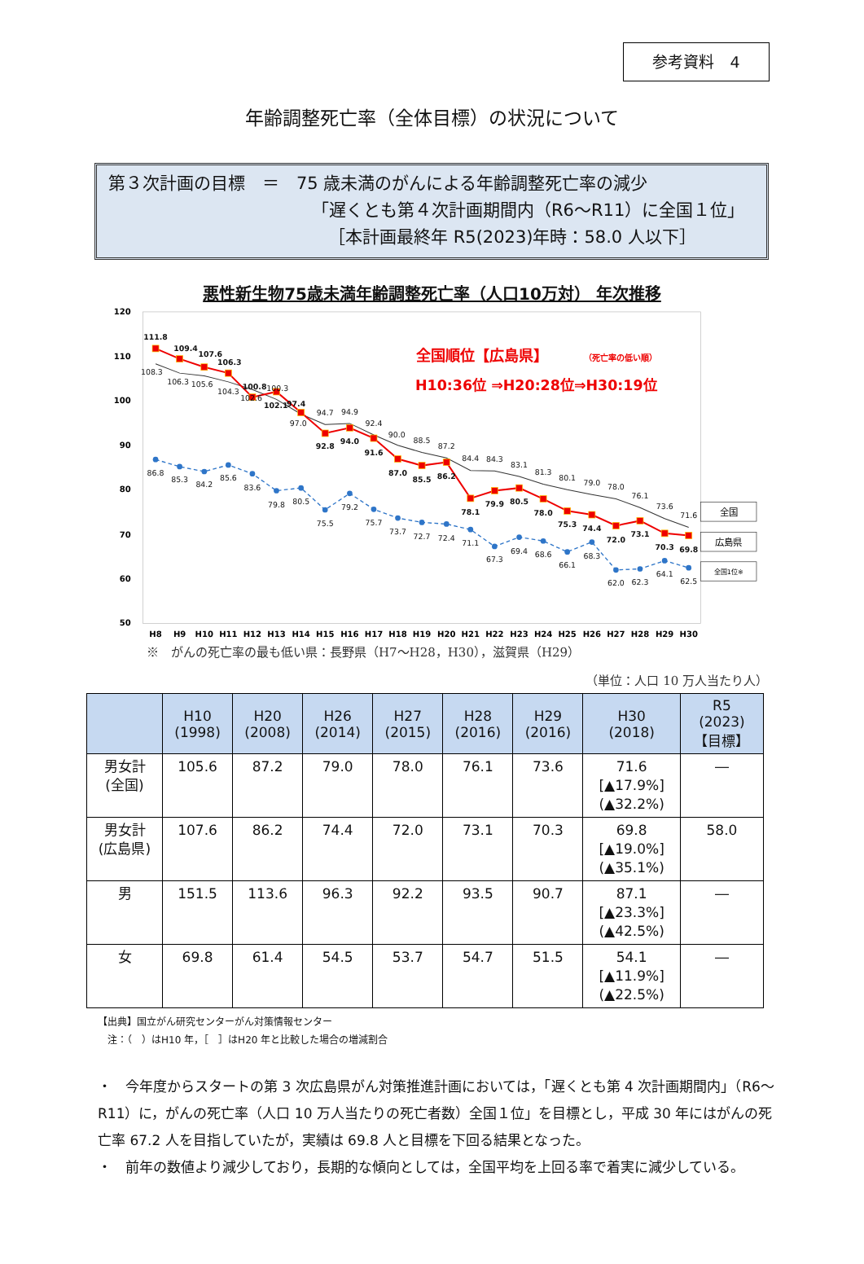参考資料　4
年齢調整死亡率（全体目標）の状況について
第３次計画の目標　＝　75 歳未満のがんによる年齢調整死亡率の減少
「遅くとも第４次計画期間内（R6～R11）に全国１位」
［本計画最終年 R5(2023)年時：58.0 人以下］
悪性新生物75歳未満年齢調整死亡率（人口10万対） 年次推移
120
110
100
90
80
70
60
50
H8
H9
H10
H11
H12
H13
H14
H15
H16
H17
H18
H19
H20
H21
H22
H23
H24
H25
H26
H27
H28
H29
H30
108.3
106.3
105.6
104.3
102.6
100.3
97.0
94.7
94.9
92.4
90.0
88.5
87.2
84.4
84.3
83.1
81.3
80.1
79.0
78.0
76.1
73.6
71.6
111.8
109.4
107.6
106.3
100.8
102.1
97.4
92.8
94.0
91.6
87.0
85.5
86.2
78.1
79.9
80.5
78.0
75.3
74.4
72.0
73.1
70.3
69.8
86.8
85.3
84.2
85.6
83.6
79.8
80.5
75.5
79.2
75.7
73.7
72.7
72.4
71.1
67.3
69.4
68.6
66.1
68.3
62.0
62.3
64.1
62.5
全国順位【広島県】
（死亡率の低い順）
H10:36位 ⇒H20:28位⇒H30:19位
全国
広島県
全国1位※
※　がんの死亡率の最も低い県：長野県（H7～H28，H30），滋賀県（H29）
（単位：人口 10 万人当たり人）
| | H10 (1998) | H20 (2008) | H26 (2014) | H27 (2015) | H28 (2016) | H29 (2016) | H30 (2018) | R5 (2023) 【目標】 |
| --- | --- | --- | --- | --- | --- | --- | --- | --- |
| 男女計 (全国) | 105.6 | 87.2 | 79.0 | 78.0 | 76.1 | 73.6 | 71.6 [▲17.9%] (▲32.2%) | ― |
| 男女計 (広島県) | 107.6 | 86.2 | 74.4 | 72.0 | 73.1 | 70.3 | 69.8 [▲19.0%] (▲35.1%) | 58.0 |
| 男 | 151.5 | 113.6 | 96.3 | 92.2 | 93.5 | 90.7 | 87.1 [▲23.3%] (▲42.5%) | ― |
| 女 | 69.8 | 61.4 | 54.5 | 53.7 | 54.7 | 51.5 | 54.1 [▲11.9%] (▲22.5%) | ― |
【出典】国立がん研究センターがん対策情報センター
　注：（　）はH10 年，［　］はH20 年と比較した場合の増減割合
・　今年度からスタートの第 3 次広島県がん対策推進計画においては，「遅くとも第 4 次計画期間内」（R6～R11）に，がんの死亡率（人口 10 万人当たりの死亡者数）全国１位」を目標とし，平成 30 年にはがんの死亡率 67.2 人を目指していたが，実績は 69.8 人と目標を下回る結果となった。
・　前年の数値より減少しており，長期的な傾向としては，全国平均を上回る率で着実に減少している。